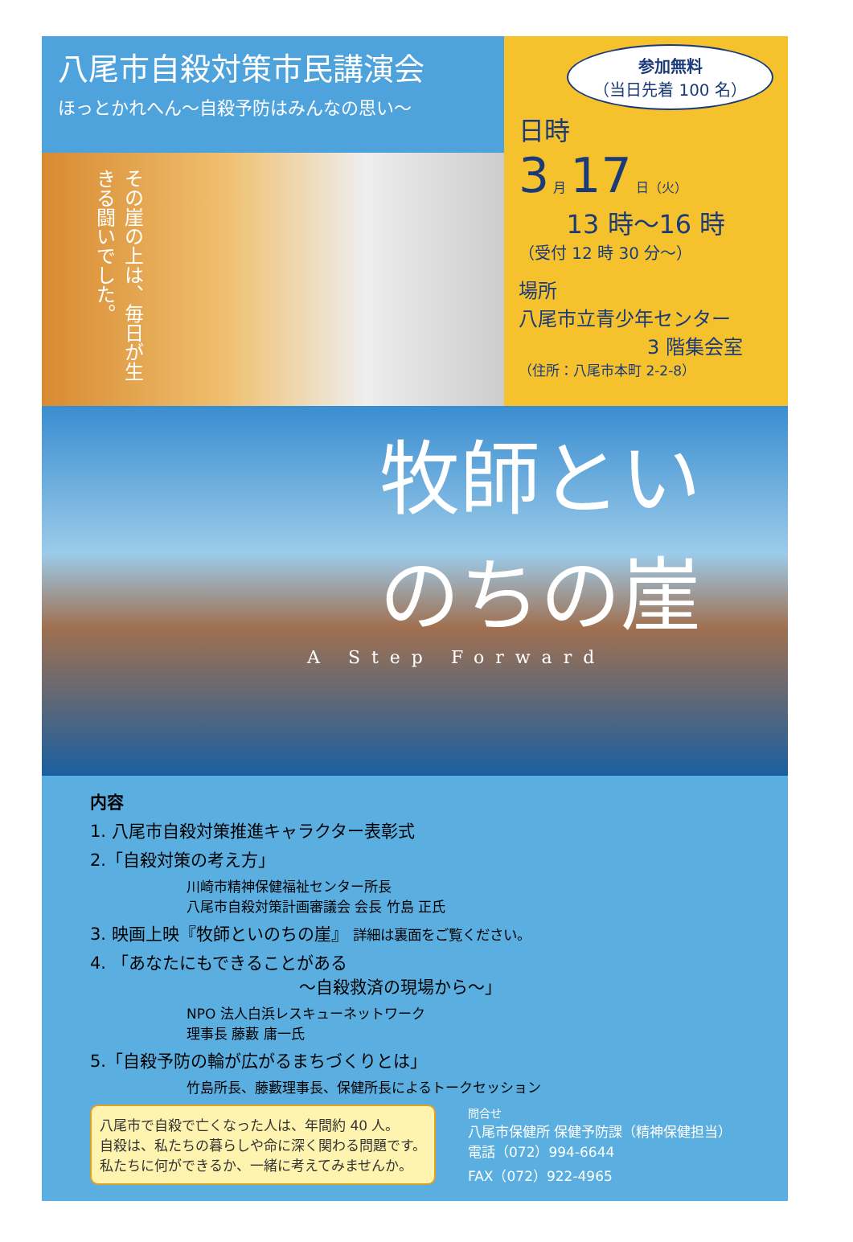八尾市自殺対策市民講演会
ほっとかれへん～自殺予防はみんなの思い～
その崖の上は、毎日が生きる闘いでした。
参加無料
（当日先着 100 名）
日時
3 月 17 日（火）
13 時～16 時
（受付 12 時 30 分～）
場所
八尾市立青少年センター
3 階集会室
（住所：八尾市本町 2-2-8）
牧師といのちの崖
A Step Forward
内容
1. 八尾市自殺対策推進キャラクター表彰式
2.「自殺対策の考え方」
川崎市精神保健福祉センター所長
八尾市自殺対策計画審議会 会長 竹島 正氏
3. 映画上映『牧師といのちの崖』 詳細は裏面をご覧ください。
4. 「あなたにもできることがある
～自殺救済の現場から～」
NPO 法人白浜レスキューネットワーク
理事長 藤藪 庸一氏
5.「自殺予防の輪が広がるまちづくりとは」
竹島所長、藤藪理事長、保健所長によるトークセッション
八尾市で自殺で亡くなった人は、年間約 40 人。
自殺は、私たちの暮らしや命に深く関わる問題です。
私たちに何ができるか、一緒に考えてみませんか。
問合せ
八尾市保健所 保健予防課（精神保健担当）
電話（072）994-6644
FAX（072）922-4965